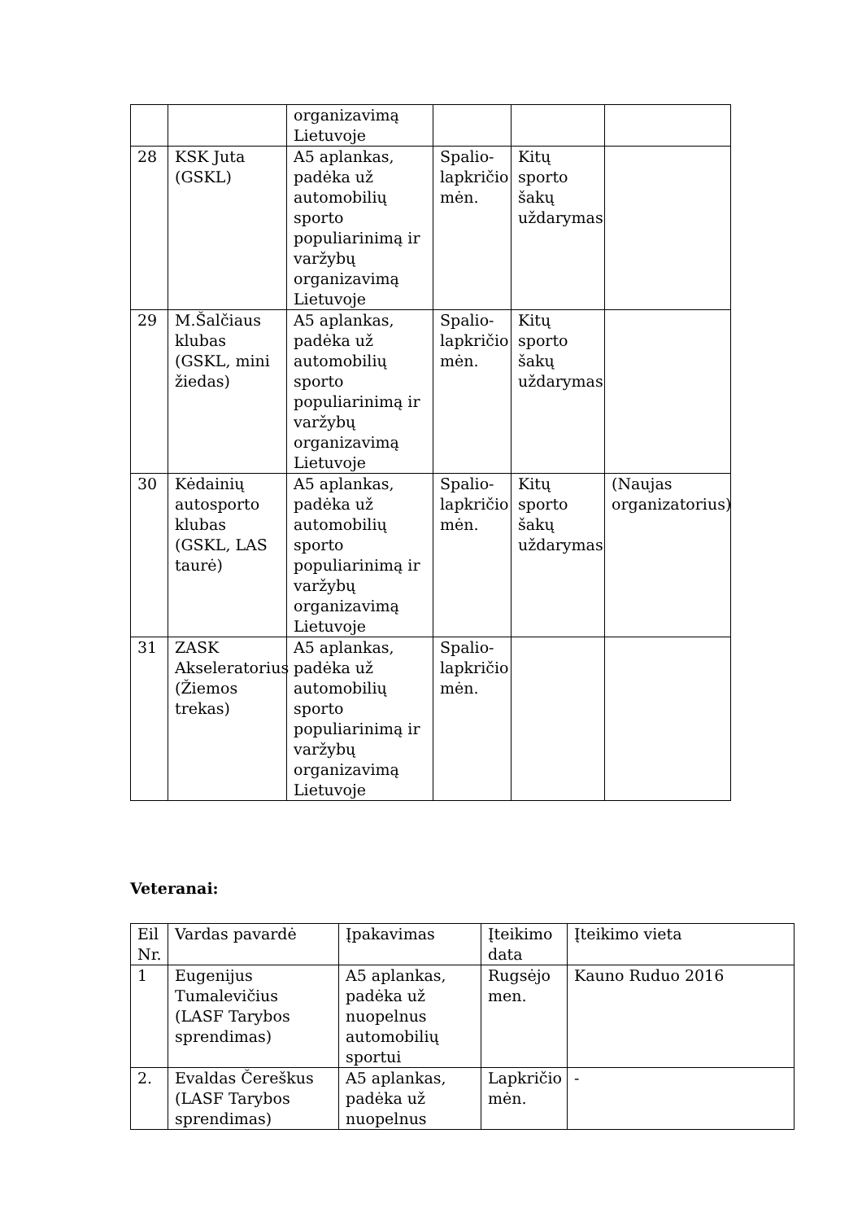| | | organizavimą Lietuvoje | | | |
| 28 | KSK Juta (GSKL) | A5 aplankas, padėka už automobilių sporto populiarinimą ir varžybų organizavimą Lietuvoje | Spalio-lapkričio mėn. | Kitų sporto šakų uždarymas | |
| 29 | M.Šalčiaus klubas (GSKL, mini žiedas) | A5 aplankas, padėka už automobilių sporto populiarinimą ir varžybų organizavimą Lietuvoje | Spalio-lapkričio mėn. | Kitų sporto šakų uždarymas | |
| 30 | Kėdainių autosporto klubas (GSKL, LAS taurė) | A5 aplankas, padėka už automobilių sporto populiarinimą ir varžybų organizavimą Lietuvoje | Spalio-lapkričio mėn. | Kitų sporto šakų uždarymas | (Naujas organizatorius) |
| 31 | ZASK Akseleratorius (Žiemos trekas) | A5 aplankas, padėka už automobilių sporto populiarinimą ir varžybų organizavimą Lietuvoje | Spalio-lapkričio mėn. | | |
Veteranai:
| Eil Nr. | Vardas pavardė | Įpakavimas | Įteikimo data | Įteikimo vieta |
| --- | --- | --- | --- | --- |
| 1 | Eugenijus Tumalevičius (LASF Tarybos sprendimas) | A5 aplankas, padėka už nuopelnus automobilių sportui | Rugsėjo men. | Kauno Ruduo 2016 |
| 2. | Evaldas Čereškus (LASF Tarybos sprendimas) | A5 aplankas, padėka už nuopelnus | Lapkričio mėn. | - |